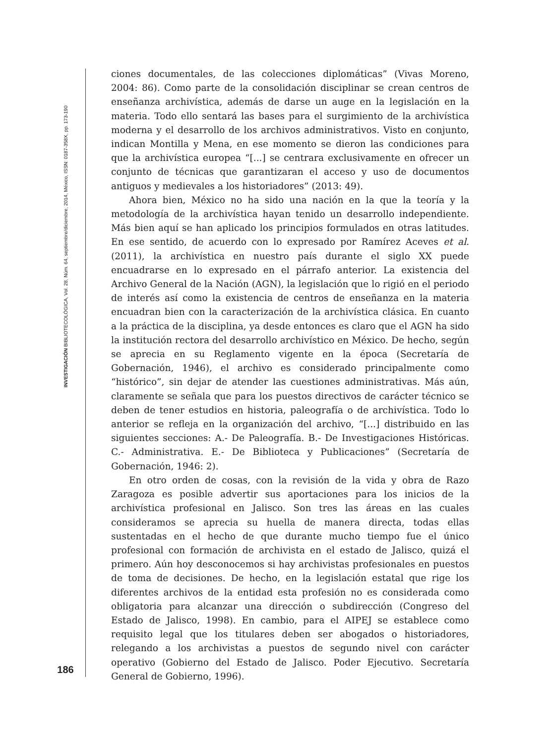INVESTIGACIÓN BIBLIOTECOLÓGICA, Vol. 28, Núm. 64, septiembre/diciembre, 2014, México, ISSN: 0187-358X, pp. 173-190
186
ciones documentales, de las colecciones diplomáticas” (Vivas Moreno, 2004: 86). Como parte de la consolidación disciplinar se crean centros de enseñanza archivística, además de darse un auge en la legislación en la materia. Todo ello sentará las bases para el surgimiento de la archivística moderna y el desarrollo de los archivos administrativos. Visto en conjunto, indican Montilla y Mena, en ese momento se dieron las condiciones para que la archivística europea “[...] se centrara exclusivamente en ofrecer un conjunto de técnicas que garantizaran el acceso y uso de documentos antiguos y medievales a los historiadores” (2013: 49).
Ahora bien, México no ha sido una nación en la que la teoría y la metodología de la archivística hayan tenido un desarrollo independiente. Más bien aquí se han aplicado los principios formulados en otras latitudes. En ese sentido, de acuerdo con lo expresado por Ramírez Aceves et al. (2011), la archivística en nuestro país durante el siglo XX puede encuadrarse en lo expresado en el párrafo anterior. La existencia del Archivo General de la Nación (AGN), la legislación que lo rigió en el periodo de interés así como la existencia de centros de enseñanza en la materia encuadran bien con la caracterización de la archivística clásica. En cuanto a la práctica de la disciplina, ya desde entonces es claro que el AGN ha sido la institución rectora del desarrollo archivístico en México. De hecho, según se aprecia en su Reglamento vigente en la época (Secretaría de Gobernación, 1946), el archivo es considerado principalmente como “histórico”, sin dejar de atender las cuestiones administrativas. Más aún, claramente se señala que para los puestos directivos de carácter técnico se deben de tener estudios en historia, paleografía o de archivística. Todo lo anterior se refleja en la organización del archivo, “[...] distribuido en las siguientes secciones: A.- De Paleografía. B.- De Investigaciones Históricas. C.- Administrativa. E.- De Biblioteca y Publicaciones” (Secretaría de Gobernación, 1946: 2).
En otro orden de cosas, con la revisión de la vida y obra de Razo Zaragoza es posible advertir sus aportaciones para los inicios de la archivística profesional en Jalisco. Son tres las áreas en las cuales consideramos se aprecia su huella de manera directa, todas ellas sustentadas en el hecho de que durante mucho tiempo fue el único profesional con formación de archivista en el estado de Jalisco, quizá el primero. Aún hoy desconocemos si hay archivistas profesionales en puestos de toma de decisiones. De hecho, en la legislación estatal que rige los diferentes archivos de la entidad esta profesión no es considerada como obligatoria para alcanzar una dirección o subdirección (Congreso del Estado de Jalisco, 1998). En cambio, para el AIPEJ se establece como requisito legal que los titulares deben ser abogados o historiadores, relegando a los archivistas a puestos de segundo nivel con carácter operativo (Gobierno del Estado de Jalisco. Poder Ejecutivo. Secretaría General de Gobierno, 1996).